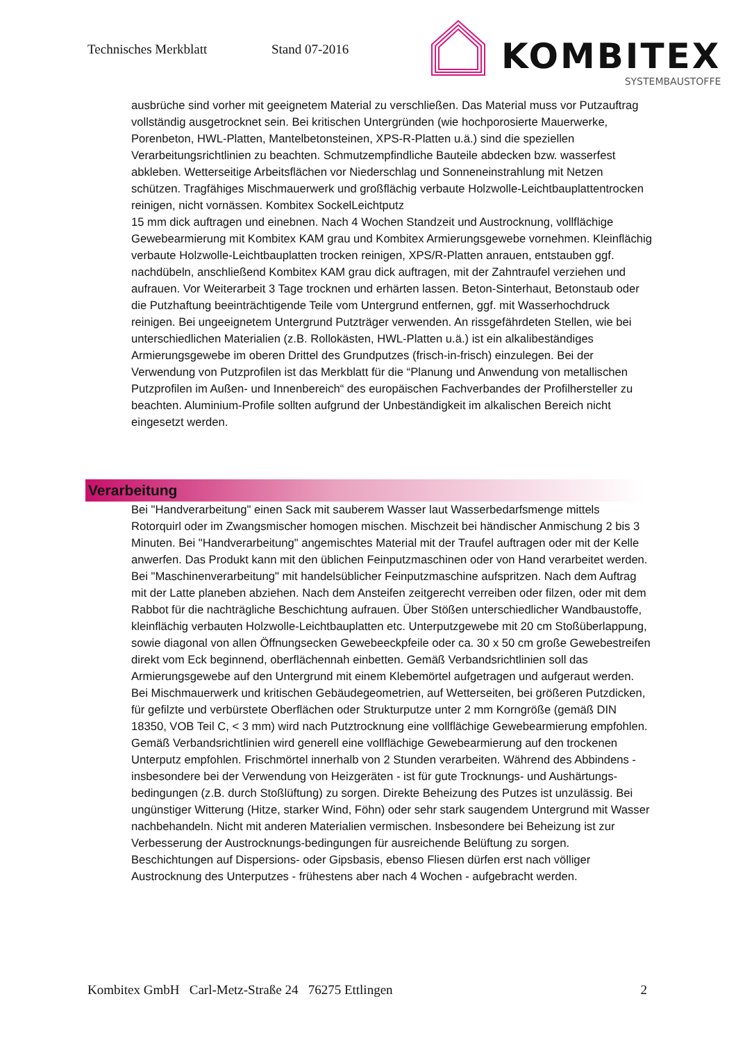Technisches Merkblatt Stand 07-2016
KOMBITEX
SYSTEMBAUSTOFFE
ausbrüche sind vorher mit geeignetem Material zu verschließen. Das Material muss vor Putzauftrag vollständig ausgetrocknet sein. Bei kritischen Untergründen (wie hochporosierte Mauerwerke, Porenbeton, HWL-Platten, Mantelbetonsteinen, XPS-R-Platten u.ä.) sind die speziellen Verarbeitungsrichtlinien zu beachten. Schmutzempfindliche Bauteile abdecken bzw. wasserfest abkleben. Wetterseitige Arbeitsflächen vor Niederschlag und Sonneneinstrahlung mit Netzen schützen. Tragfähiges Mischmauerwerk und großflächig verbaute Holzwolle-Leichtbauplattentrocken reinigen, nicht vornässen. Kombitex SockelLeichtputz
15 mm dick auftragen und einebnen. Nach 4 Wochen Standzeit und Austrocknung, vollflächige Gewebearmierung mit Kombitex KAM grau und Kombitex Armierungsgewebe vornehmen. Kleinflächig verbaute Holzwolle-Leichtbauplatten trocken reinigen, XPS/R-Platten anrauen, entstauben ggf. nachdübeln, anschließend Kombitex KAM grau dick auftragen, mit der Zahntraufel verziehen und aufrauen. Vor Weiterarbeit 3 Tage trocknen und erhärten lassen. Beton-Sinterhaut, Betonstaub oder die Putzhaftung beeinträchtigende Teile vom Untergrund entfernen, ggf. mit Wasserhochdruck reinigen. Bei ungeeignetem Untergrund Putzträger verwenden. An rissgefährdeten Stellen, wie bei unterschiedlichen Materialien (z.B. Rollokästen, HWL-Platten u.ä.) ist ein alkalibeständiges Armierungsgewebe im oberen Drittel des Grundputzes (frisch-in-frisch) einzulegen. Bei der Verwendung von Putzprofilen ist das Merkblatt für die “Planung und Anwendung von metallischen Putzprofilen im Außen- und Innenbereich“ des europäischen Fachverbandes der Profilhersteller zu beachten. Aluminium-Profile sollten aufgrund der Unbeständigkeit im alkalischen Bereich nicht eingesetzt werden.
Verarbeitung
Bei "Handverarbeitung" einen Sack mit sauberem Wasser laut Wasserbedarfsmenge mittels Rotorquirl oder im Zwangsmischer homogen mischen. Mischzeit bei händischer Anmischung 2 bis 3 Minuten. Bei "Handverarbeitung" angemischtes Material mit der Traufel auftragen oder mit der Kelle anwerfen. Das Produkt kann mit den üblichen Feinputzmaschinen oder von Hand verarbeitet werden.
Bei "Maschinenverarbeitung" mit handelsüblicher Feinputzmaschine aufspritzen. Nach dem Auftrag mit der Latte planeben abziehen. Nach dem Ansteifen zeitgerecht verreiben oder filzen, oder mit dem Rabbot für die nachträgliche Beschichtung aufrauen. Über Stößen unterschiedlicher Wandbaustoffe, kleinflächig verbauten Holzwolle-Leichtbauplatten etc. Unterputzgewebe mit 20 cm Stoßüberlappung, sowie diagonal von allen Öffnungsecken Gewebeeckpfeile oder ca. 30 x 50 cm große Gewebestreifen direkt vom Eck beginnend, oberflächennah einbetten. Gemäß Verbandsrichtlinien soll das Armierungsgewebe auf den Untergrund mit einem Klebemörtel aufgetragen und aufgeraut werden. Bei Mischmauerwerk und kritischen Gebäudegeometrien, auf Wetterseiten, bei größeren Putzdicken, für gefilzte und verbürstete Oberflächen oder Strukturputze unter 2 mm Korngröße (gemäß DIN 18350, VOB Teil C, < 3 mm) wird nach Putztrocknung eine vollflächige Gewebearmierung empfohlen. Gemäß Verbandsrichtlinien wird generell eine vollflächige Gewebearmierung auf den trockenen Unterputz empfohlen. Frischmörtel innerhalb von 2 Stunden verarbeiten. Während des Abbindens - insbesondere bei der Verwendung von Heizgeräten - ist für gute Trocknungs- und Aushärtungs-bedingungen (z.B. durch Stoßlüftung) zu sorgen. Direkte Beheizung des Putzes ist unzulässig. Bei ungünstiger Witterung (Hitze, starker Wind, Föhn) oder sehr stark saugendem Untergrund mit Wasser nachbehandeln. Nicht mit anderen Materialien vermischen. Insbesondere bei Beheizung ist zur Verbesserung der Austrocknungs-bedingungen für ausreichende Belüftung zu sorgen. Beschichtungen auf Dispersions- oder Gipsbasis, ebenso Fliesen dürfen erst nach völliger Austrocknung des Unterputzes - frühestens aber nach 4 Wochen - aufgebracht werden.
Kombitex GmbH Carl-Metz-Straße 24 76275 Ettlingen 2